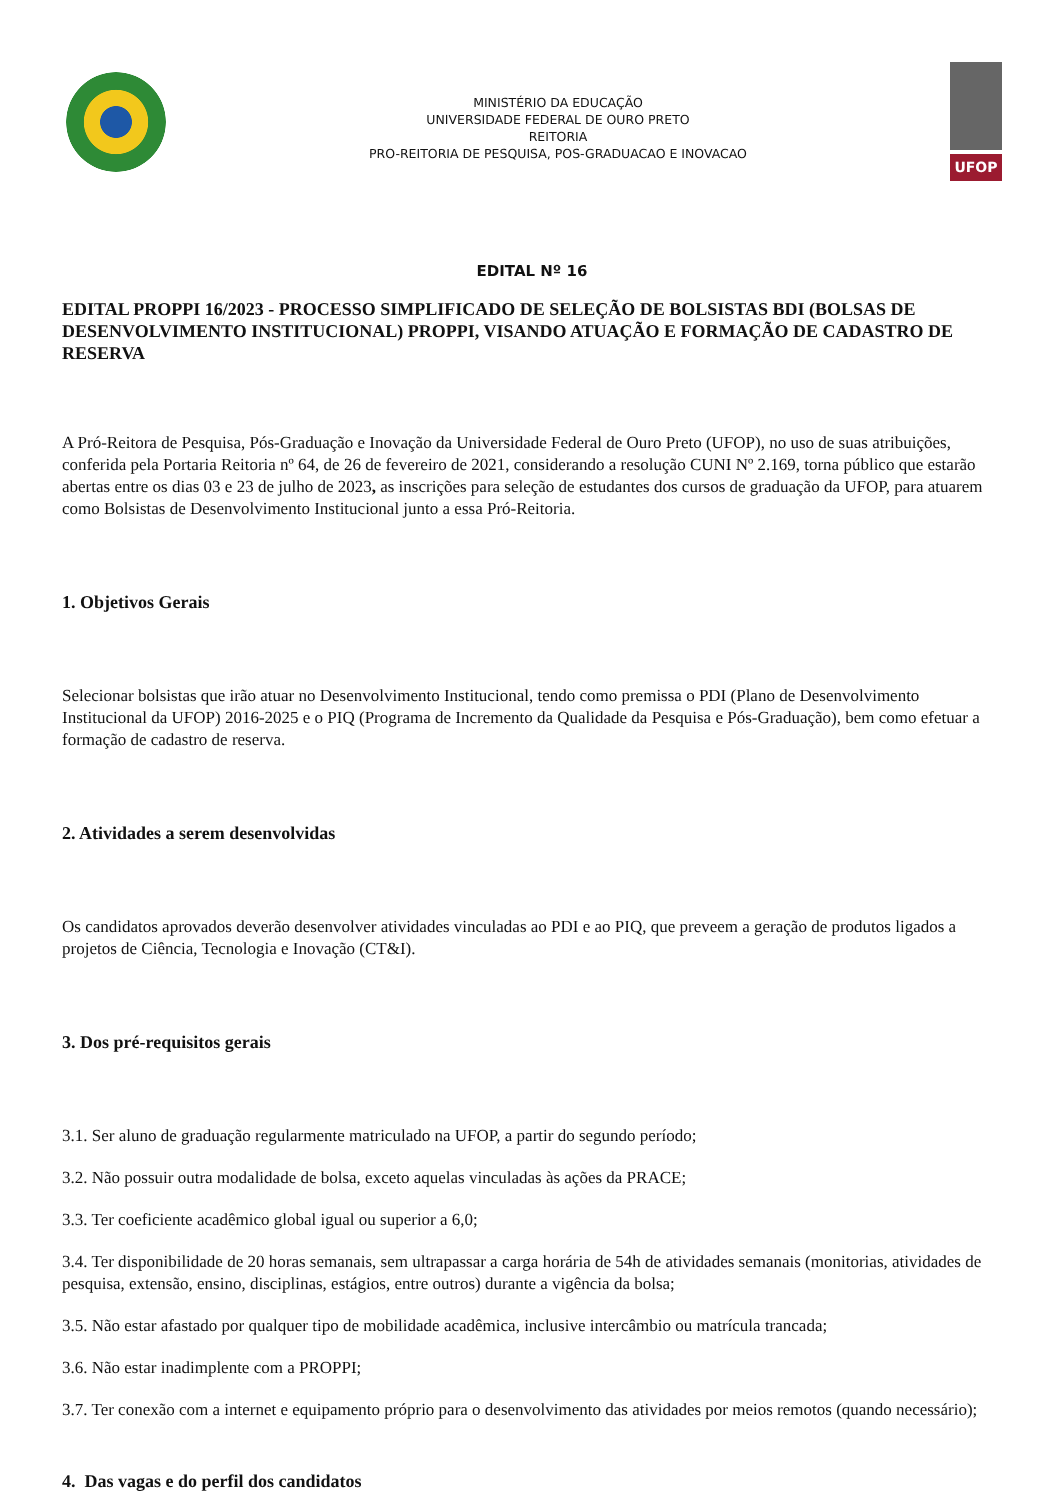MINISTÉRIO DA EDUCAÇÃO
UNIVERSIDADE FEDERAL DE OURO PRETO
REITORIA
PRO-REITORIA DE PESQUISA, POS-GRADUACAO E INOVACAO
UFOP
EDITAL Nº 16
EDITAL PROPPI 16/2023 - PROCESSO SIMPLIFICADO DE SELEÇÃO DE BOLSISTAS BDI (BOLSAS DE DESENVOLVIMENTO INSTITUCIONAL) PROPPI, VISANDO ATUAÇÃO E FORMAÇÃO DE CADASTRO DE RESERVA
A Pró-Reitora de Pesquisa, Pós-Graduação e Inovação da Universidade Federal de Ouro Preto (UFOP), no uso de suas atribuições, conferida pela Portaria Reitoria nº 64, de 26 de fevereiro de 2021, considerando a resolução CUNI Nº 2.169, torna público que estarão abertas entre os dias 03 e 23 de julho de 2023, as inscrições para seleção de estudantes dos cursos de graduação da UFOP, para atuarem como Bolsistas de Desenvolvimento Institucional junto a essa Pró-Reitoria.
1. Objetivos Gerais
Selecionar bolsistas que irão atuar no Desenvolvimento Institucional, tendo como premissa o PDI (Plano de Desenvolvimento Institucional da UFOP) 2016-2025 e o PIQ (Programa de Incremento da Qualidade da Pesquisa e Pós-Graduação), bem como efetuar a formação de cadastro de reserva.
2. Atividades a serem desenvolvidas
Os candidatos aprovados deverão desenvolver atividades vinculadas ao PDI e ao PIQ, que preveem a geração de produtos ligados a projetos de Ciência, Tecnologia e Inovação (CT&I).
3. Dos pré-requisitos gerais
3.1. Ser aluno de graduação regularmente matriculado na UFOP, a partir do segundo período;
3.2. Não possuir outra modalidade de bolsa, exceto aquelas vinculadas às ações da PRACE;
3.3. Ter coeficiente acadêmico global igual ou superior a 6,0;
3.4. Ter disponibilidade de 20 horas semanais, sem ultrapassar a carga horária de 54h de atividades semanais (monitorias, atividades de pesquisa, extensão, ensino, disciplinas, estágios, entre outros) durante a vigência da bolsa;
3.5. Não estar afastado por qualquer tipo de mobilidade acadêmica, inclusive intercâmbio ou matrícula trancada;
3.6. Não estar inadimplente com a PROPPI;
3.7. Ter conexão com a internet e equipamento próprio para o desenvolvimento das atividades por meios remotos (quando necessário);
4. Das vagas e do perfil dos candidatos